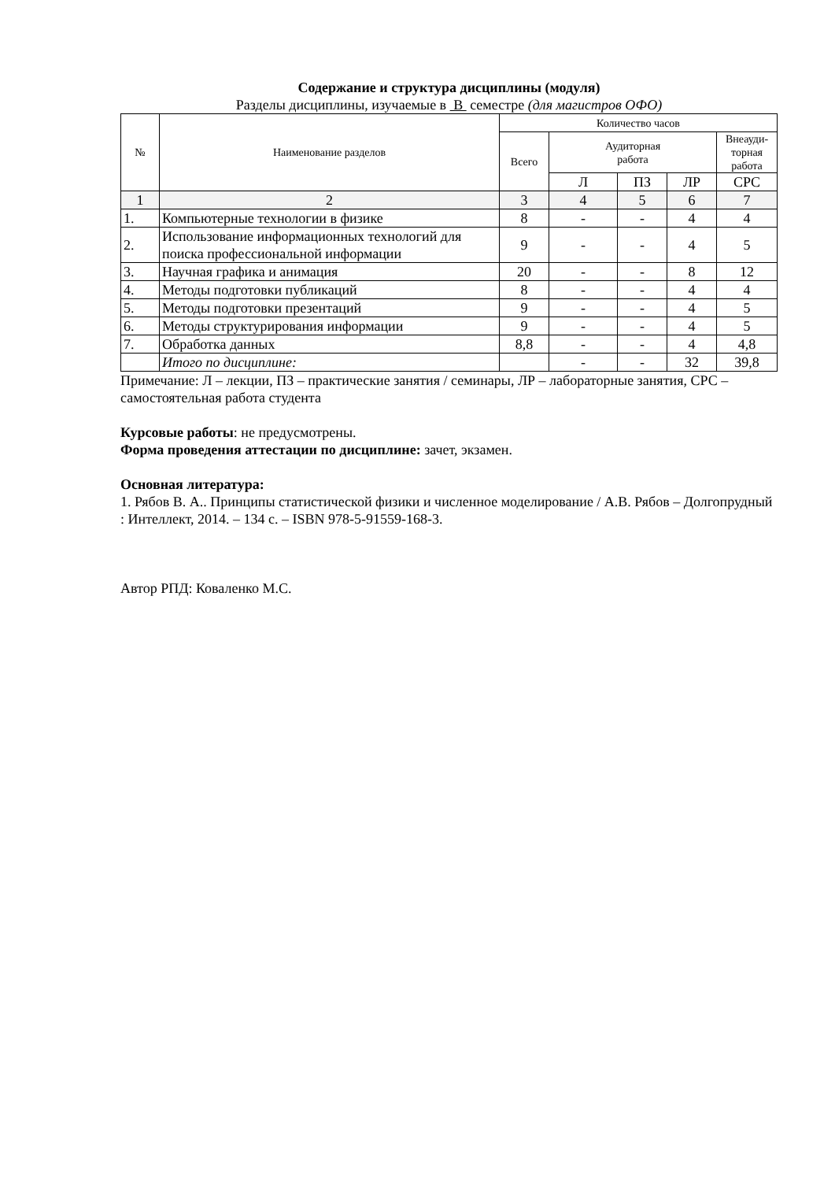Содержание и структура дисциплины (модуля)
Разделы дисциплины, изучаемые в В семестре (для магистров ОФО)
| № | Наименование разделов | Количество часов | | | | |
| --- | --- | --- | --- | --- | --- | --- |
| | | Всего | Аудиторная работа | | | Внеауди- торная работа |
| | | | Л | ПЗ | ЛР | СРС |
| 1 | 2 | 3 | 4 | 5 | 6 | 7 |
| 1. | Компьютерные технологии в физике | 8 | - | - | 4 | 4 |
| 2. | Использование информационных технологий для поиска профессиональной информации | 9 | - | - | 4 | 5 |
| 3. | Научная графика и анимация | 20 | - | - | 8 | 12 |
| 4. | Методы подготовки публикаций | 8 | - | - | 4 | 4 |
| 5. | Методы подготовки презентаций | 9 | - | - | 4 | 5 |
| 6. | Методы структурирования информации | 9 | - | - | 4 | 5 |
| 7. | Обработка данных | 8,8 | - | - | 4 | 4,8 |
| | Итого по дисциплине: | | - | - | 32 | 39,8 |
Примечание: Л – лекции, ПЗ – практические занятия / семинары, ЛР – лабораторные занятия, СРС – самостоятельная работа студента
Курсовые работы: не предусмотрены.
Форма проведения аттестации по дисциплине: зачет, экзамен.
Основная литература:
1. Рябов В. А.. Принципы статистической физики и численное моделирование / А.В. Рябов – Долгопрудный : Интеллект, 2014. – 134 с. – ISBN 978-5-91559-168-3.
Автор РПД: Коваленко М.С.